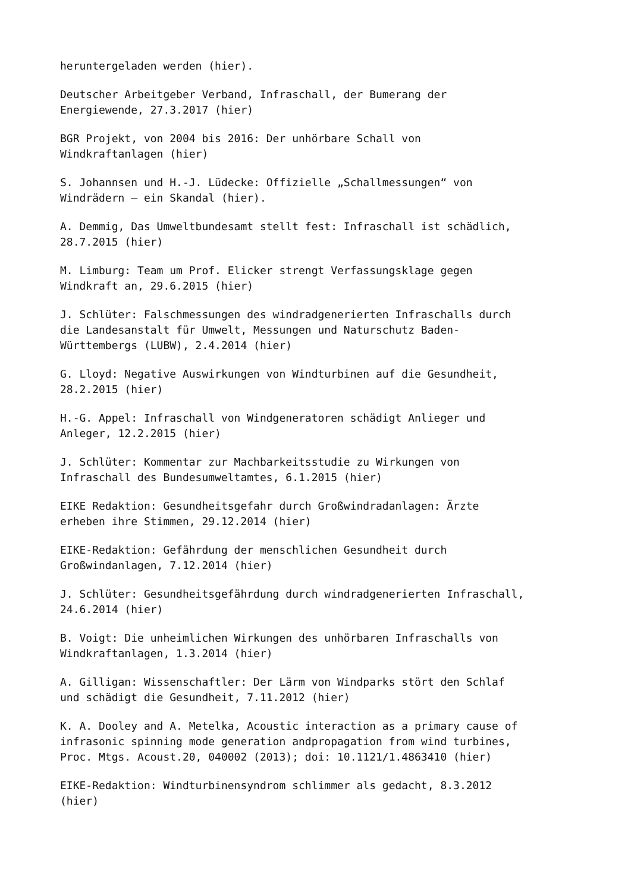heruntergeladen werden (hier).
Deutscher Arbeitgeber Verband, Infraschall, der Bumerang der
Energiewende, 27.3.2017 (hier)
BGR Projekt, von 2004 bis 2016: Der unhörbare Schall von
Windkraftanlagen (hier)
S. Johannsen und H.-J. Lüdecke: Offizielle „Schallmessungen“ von
Windrädern – ein Skandal (hier).
A. Demmig, Das Umweltbundesamt stellt fest: Infraschall ist schädlich,
28.7.2015 (hier)
M. Limburg: Team um Prof. Elicker strengt Verfassungsklage gegen
Windkraft an, 29.6.2015 (hier)
J. Schlüter: Falschmessungen des windradgenerierten Infraschalls durch
die Landesanstalt für Umwelt, Messungen und Naturschutz Baden-
Württembergs (LUBW), 2.4.2014 (hier)
G. Lloyd: Negative Auswirkungen von Windturbinen auf die Gesundheit,
28.2.2015 (hier)
H.-G. Appel: Infraschall von Windgeneratoren schädigt Anlieger und
Anleger, 12.2.2015 (hier)
J. Schlüter: Kommentar zur Machbarkeitsstudie zu Wirkungen von
Infraschall des Bundesumweltamtes, 6.1.2015 (hier)
EIKE Redaktion: Gesundheitsgefahr durch Großwindradanlagen: Ärzte
erheben ihre Stimmen, 29.12.2014 (hier)
EIKE-Redaktion: Gefährdung der menschlichen Gesundheit durch
Großwindanlagen, 7.12.2014 (hier)
J. Schlüter: Gesundheitsgefährdung durch windradgenerierten Infraschall,
24.6.2014 (hier)
B. Voigt: Die unheimlichen Wirkungen des unhörbaren Infraschalls von
Windkraftanlagen, 1.3.2014 (hier)
A. Gilligan: Wissenschaftler: Der Lärm von Windparks stört den Schlaf
und schädigt die Gesundheit, 7.11.2012 (hier)
K. A. Dooley and A. Metelka, Acoustic interaction as a primary cause of
infrasonic spinning mode generation andpropagation from wind turbines,
Proc. Mtgs. Acoust.20, 040002 (2013); doi: 10.1121/1.4863410 (hier)
EIKE-Redaktion: Windturbinensyndrom schlimmer als gedacht, 8.3.2012
(hier)